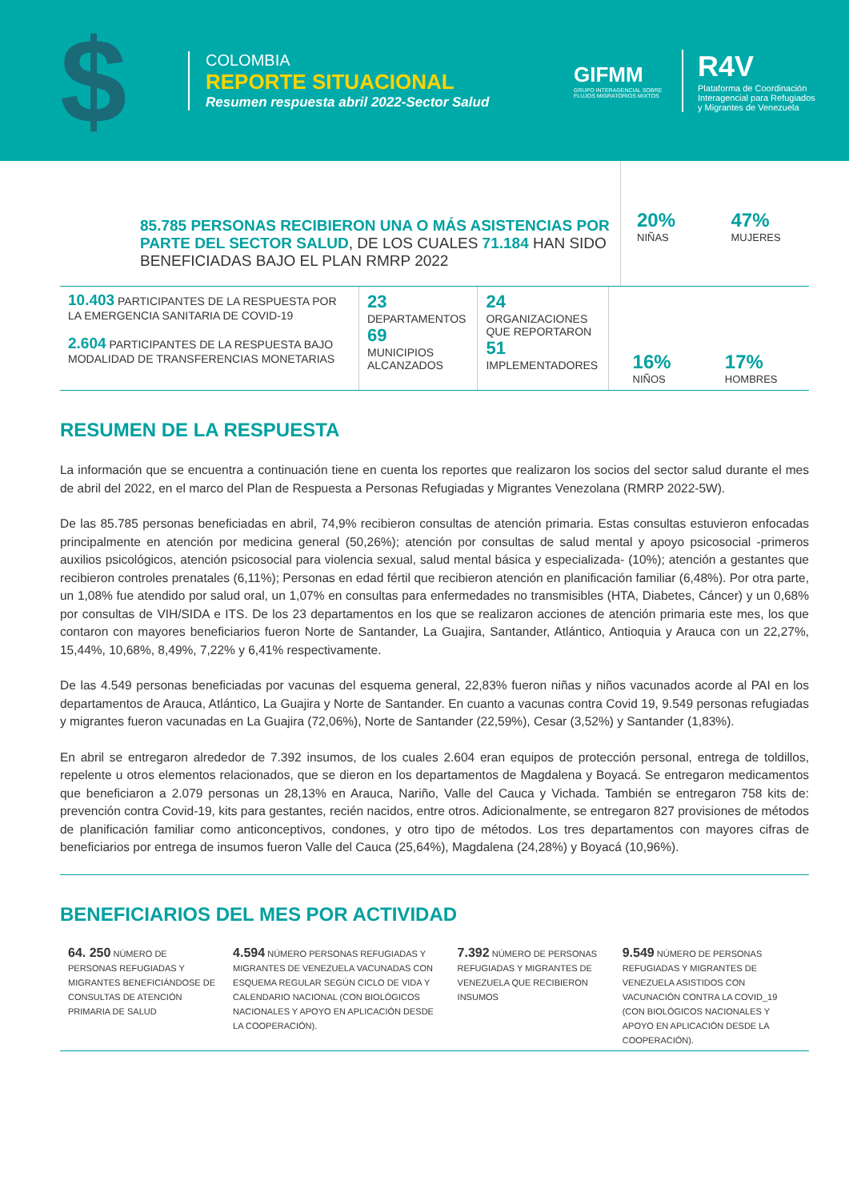$
COLOMBIA
REPORTE SITUACIONAL
Resumen respuesta abril 2022-Sector Salud
GIFMM
GRUPO INTERAGENCIAL SOBRE FLUJOS MIGRATORIOS MIXTOS
R4V
Plataforma de Coordinación
Interagencial para Refugiados
y Migrantes de Venezuela
85.785 PERSONAS RECIBIERON UNA O MÁS ASISTENCIAS POR PARTE DEL SECTOR SALUD, DE LOS CUALES 71.184 HAN SIDO BENEFICIADAS BAJO EL PLAN RMRP 2022
20%
NIÑAS
47%
MUJERES
10.403 PARTICIPANTES DE LA RESPUESTA POR LA EMERGENCIA SANITARIA DE COVID-19
2.604 PARTICIPANTES DE LA RESPUESTA BAJO MODALIDAD DE TRANSFERENCIAS MONETARIAS
23
DEPARTAMENTOS
69
MUNICIPIOS ALCANZADOS
24
ORGANIZACIONES QUE REPORTARON
51
IMPLEMENTADORES
16%
NIÑOS
17%
HOMBRES
RESUMEN DE LA RESPUESTA
La información que se encuentra a continuación tiene en cuenta los reportes que realizaron los socios del sector salud durante el mes de abril del 2022, en el marco del Plan de Respuesta a Personas Refugiadas y Migrantes Venezolana (RMRP 2022-5W).
De las 85.785 personas beneficiadas en abril, 74,9% recibieron consultas de atención primaria. Estas consultas estuvieron enfocadas principalmente en atención por medicina general (50,26%); atención por consultas de salud mental y apoyo psicosocial -primeros auxilios psicológicos, atención psicosocial para violencia sexual, salud mental básica y especializada- (10%); atención a gestantes que recibieron controles prenatales (6,11%); Personas en edad fértil que recibieron atención en planificación familiar (6,48%). Por otra parte, un 1,08% fue atendido por salud oral, un 1,07% en consultas para enfermedades no transmisibles (HTA, Diabetes, Cáncer) y un 0,68% por consultas de VIH/SIDA e ITS. De los 23 departamentos en los que se realizaron acciones de atención primaria este mes, los que contaron con mayores beneficiarios fueron Norte de Santander, La Guajira, Santander, Atlántico, Antioquia y Arauca con un 22,27%, 15,44%, 10,68%, 8,49%, 7,22% y 6,41% respectivamente.
De las 4.549 personas beneficiadas por vacunas del esquema general, 22,83% fueron niñas y niños vacunados acorde al PAI en los departamentos de Arauca, Atlántico, La Guajira y Norte de Santander. En cuanto a vacunas contra Covid 19, 9.549 personas refugiadas y migrantes fueron vacunadas en La Guajira (72,06%), Norte de Santander (22,59%), Cesar (3,52%) y Santander (1,83%).
En abril se entregaron alrededor de 7.392 insumos, de los cuales 2.604 eran equipos de protección personal, entrega de toldillos, repelente u otros elementos relacionados, que se dieron en los departamentos de Magdalena y Boyacá. Se entregaron medicamentos que beneficiaron a 2.079 personas un 28,13% en Arauca, Nariño, Valle del Cauca y Vichada. También se entregaron 758 kits de: prevención contra Covid-19, kits para gestantes, recién nacidos, entre otros. Adicionalmente, se entregaron 827 provisiones de métodos de planificación familiar como anticonceptivos, condones, y otro tipo de métodos. Los tres departamentos con mayores cifras de beneficiarios por entrega de insumos fueron Valle del Cauca (25,64%), Magdalena (24,28%) y Boyacá (10,96%).
BENEFICIARIOS DEL MES POR ACTIVIDAD
64. 250 NÚMERO DE PERSONAS REFUGIADAS Y MIGRANTES BENEFICIÁNDOSE DE CONSULTAS DE ATENCIÓN PRIMARIA DE SALUD
4.594 NÚMERO PERSONAS REFUGIADAS Y MIGRANTES DE VENEZUELA VACUNADAS CON ESQUEMA REGULAR SEGÚN CICLO DE VIDA Y CALENDARIO NACIONAL (CON BIOLÓGICOS NACIONALES Y APOYO EN APLICACIÓN DESDE LA COOPERACIÓN).
7.392 NÚMERO DE PERSONAS REFUGIADAS Y MIGRANTES DE VENEZUELA QUE RECIBIERON INSUMOS
9.549 NÚMERO DE PERSONAS REFUGIADAS Y MIGRANTES DE VENEZUELA ASISTIDOS CON VACUNACIÓN CONTRA LA COVID_19 (CON BIOLÓGICOS NACIONALES Y APOYO EN APLICACIÓN DESDE LA COOPERACIÓN).